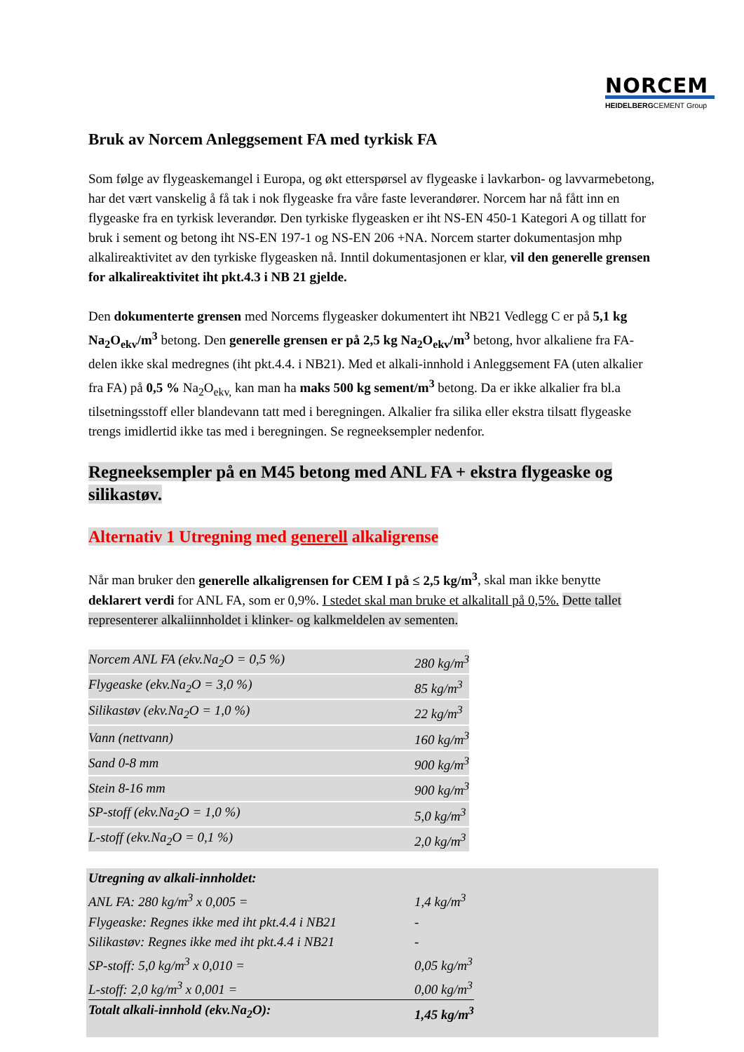NORCEM
HEIDELBERGCEMENT Group
Bruk av Norcem Anleggsement FA med tyrkisk FA
Som følge av flygeaskemangel i Europa, og økt etterspørsel av flygeaske i lavkarbon- og lavvarmebetong, har det vært vanskelig å få tak i nok flygeaske fra våre faste leverandører. Norcem har nå fått inn en flygeaske fra en tyrkisk leverandør. Den tyrkiske flygeasken er iht NS-EN 450-1 Kategori A og tillatt for bruk i sement og betong iht NS-EN 197-1 og NS-EN 206 +NA. Norcem starter dokumentasjon mhp alkalireaktivitet av den tyrkiske flygeasken nå. Inntil dokumentasjonen er klar, vil den generelle grensen for alkalireaktivitet iht pkt.4.3 i NB 21 gjelde.
Den dokumenterte grensen med Norcems flygeasker dokumentert iht NB21 Vedlegg C er på 5,1 kg Na<sub>2</sub>O<sub>ekv</sub>/m<sup>3</sup> betong. Den generelle grensen er på 2,5 kg Na<sub>2</sub>O<sub>ekv</sub>/m<sup>3</sup> betong, hvor alkaliene fra FA-delen ikke skal medregnes (iht pkt.4.4. i NB21). Med et alkali-innhold i Anleggsement FA (uten alkalier fra FA) på 0,5 % Na<sub>2</sub>O<sub>ekv,</sub> kan man ha maks 500 kg sement/m<sup>3</sup> betong. Da er ikke alkalier fra bl.a tilsetningsstoff eller blandevann tatt med i beregningen. Alkalier fra silika eller ekstra tilsatt flygeaske trengs imidlertid ikke tas med i beregningen. Se regneeksempler nedenfor.
Regneeksempler på en M45 betong med ANL FA + ekstra flygeaske og silikastøv.
Alternativ 1 Utregning med generell alkaligrense
Når man bruker den generelle alkaligrensen for CEM I på ≤ 2,5 kg/m<sup>3</sup>, skal man ikke benytte deklarert verdi for ANL FA, som er 0,9%. I stedet skal man bruke et alkalitall på 0,5%. Dette tallet representerer alkaliinnholdet i klinker- og kalkmeldelen av sementen.
| Norcem ANL FA (ekv.Na<sub>2</sub>O = 0,5 %) | 280 kg/m<sup>3</sup> |
| Flygeaske (ekv.Na<sub>2</sub>O = 3,0 %) | 85 kg/m<sup>3</sup> |
| Silikastøv (ekv.Na<sub>2</sub>O = 1,0 %) | 22 kg/m<sup>3</sup> |
| Vann (nettvann) | 160 kg/m<sup>3</sup> |
| Sand 0-8 mm | 900 kg/m<sup>3</sup> |
| Stein 8-16 mm | 900 kg/m<sup>3</sup> |
| SP-stoff (ekv.Na<sub>2</sub>O = 1,0 %) | 5,0 kg/m<sup>3</sup> |
| L-stoff (ekv.Na<sub>2</sub>O = 0,1 %) | 2,0 kg/m<sup>3</sup> |
| Utregning av alkali-innholdet: | |
| ANL FA: 280 kg/m<sup>3</sup> x 0,005 = | 1,4 kg/m<sup>3</sup> |
| Flygeaske: Regnes ikke med iht pkt.4.4 i NB21 | - |
| Silikastøv: Regnes ikke med iht pkt.4.4 i NB21 | - |
| SP-stoff: 5,0 kg/m<sup>3</sup> x 0,010 = | 0,05 kg/m<sup>3</sup> |
| L-stoff: 2,0 kg/m<sup>3</sup> x 0,001 = | 0,00 kg/m<sup>3</sup> |
| Totalt alkali-innhold (ekv.Na<sub>2</sub>O): | 1,45 kg/m<sup>3</sup> |